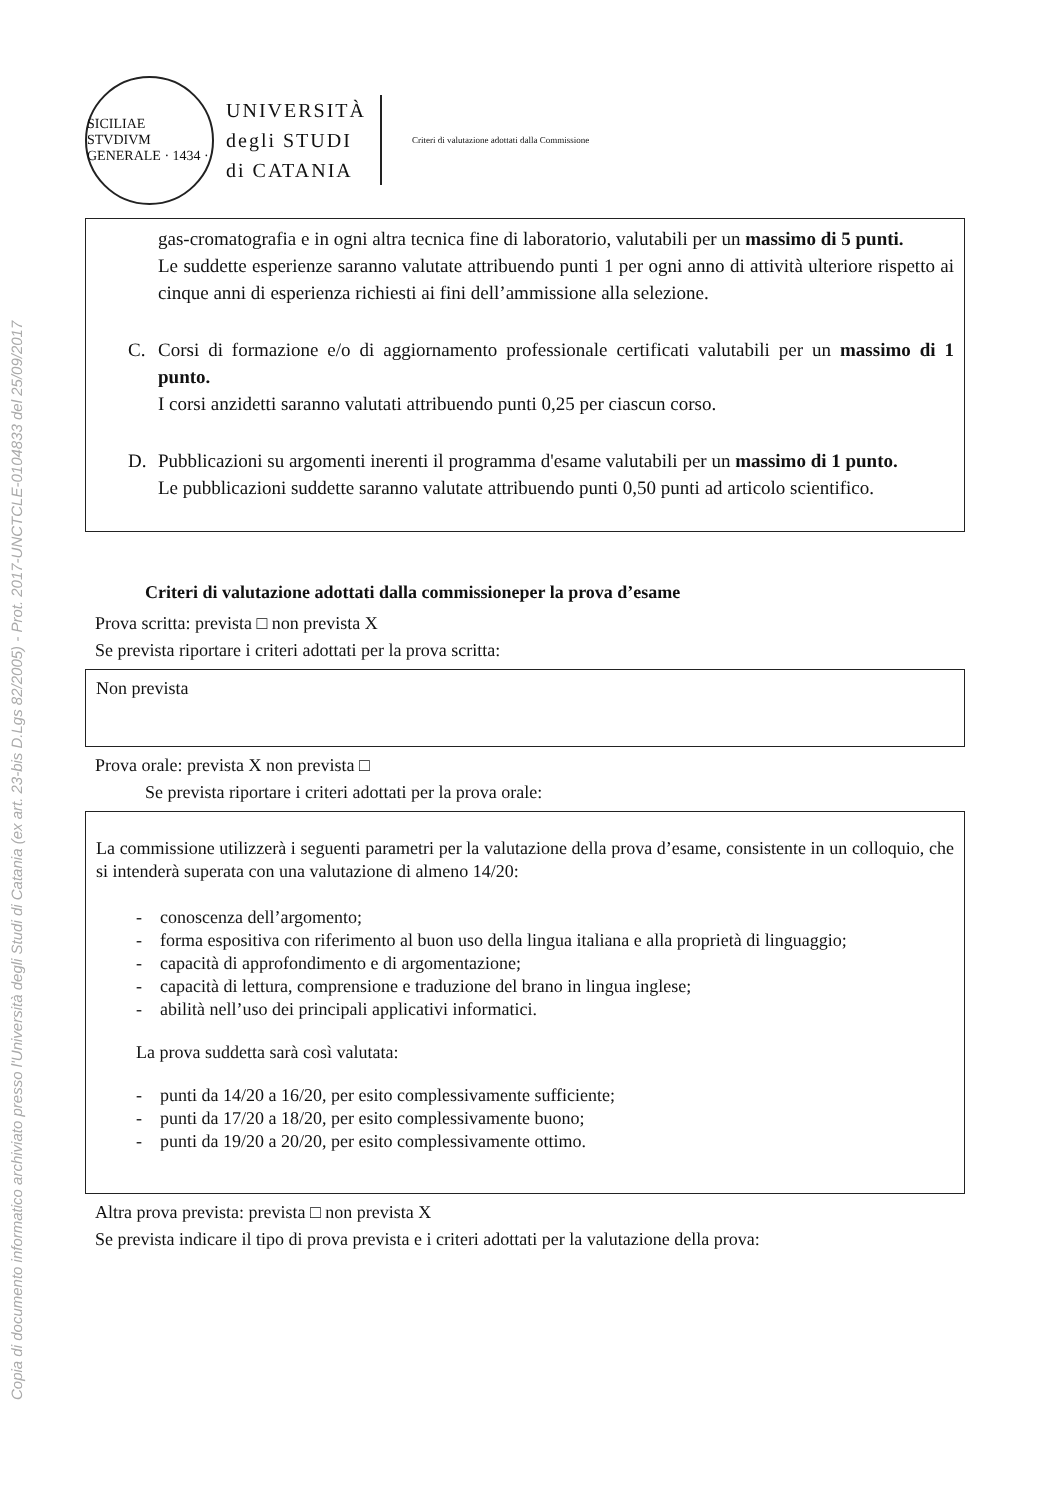Copia di documento informatico archiviato presso l'Università degli Studi di Catania (ex art. 23-bis D.Lgs 82/2005) - Prot. 2017-UNCTCLE-0104833 del 25/09/2017
SICILIAE STVDIVM GENERALE · 1434 ·
UNIVERSITÀ
degli STUDI
di CATANIA
Criteri di valutazione adottati dalla Commissione
gas-cromatografia e in ogni altra tecnica fine di laboratorio, valutabili per un massimo di 5 punti.
Le suddette esperienze saranno valutate attribuendo punti 1 per ogni anno di attività ulteriore rispetto ai cinque anni di esperienza richiesti ai fini dell’ammissione alla selezione.
C. Corsi di formazione e/o di aggiornamento professionale certificati valutabili per un massimo di 1 punto.
I corsi anzidetti saranno valutati attribuendo punti 0,25 per ciascun corso.
D. Pubblicazioni su argomenti inerenti il programma d'esame valutabili per un massimo di 1 punto.
Le pubblicazioni suddette saranno valutate attribuendo punti 0,50 punti ad articolo scientifico.
Criteri di valutazione adottati dalla commissioneper la prova d’esame
Prova scritta: prevista □ non prevista X
Se prevista riportare i criteri adottati per la prova scritta:
Non prevista
Prova orale: prevista X non prevista □
Se prevista riportare i criteri adottati per la prova orale:
La commissione utilizzerà i seguenti parametri per la valutazione della prova d’esame, consistente in un colloquio, che si intenderà superata con una valutazione di almeno 14/20:
- conoscenza dell’argomento;
- forma espositiva con riferimento al buon uso della lingua italiana e alla proprietà di linguaggio;
- capacità di approfondimento e di argomentazione;
- capacità di lettura, comprensione e traduzione del brano in lingua inglese;
- abilità nell’uso dei principali applicativi informatici.
La prova suddetta sarà così valutata:
- punti da 14/20 a 16/20, per esito complessivamente sufficiente;
- punti da 17/20 a 18/20, per esito complessivamente buono;
- punti da 19/20 a 20/20, per esito complessivamente ottimo.
Altra prova prevista: prevista □ non prevista X
Se prevista indicare il tipo di prova prevista e i criteri adottati per la valutazione della prova: